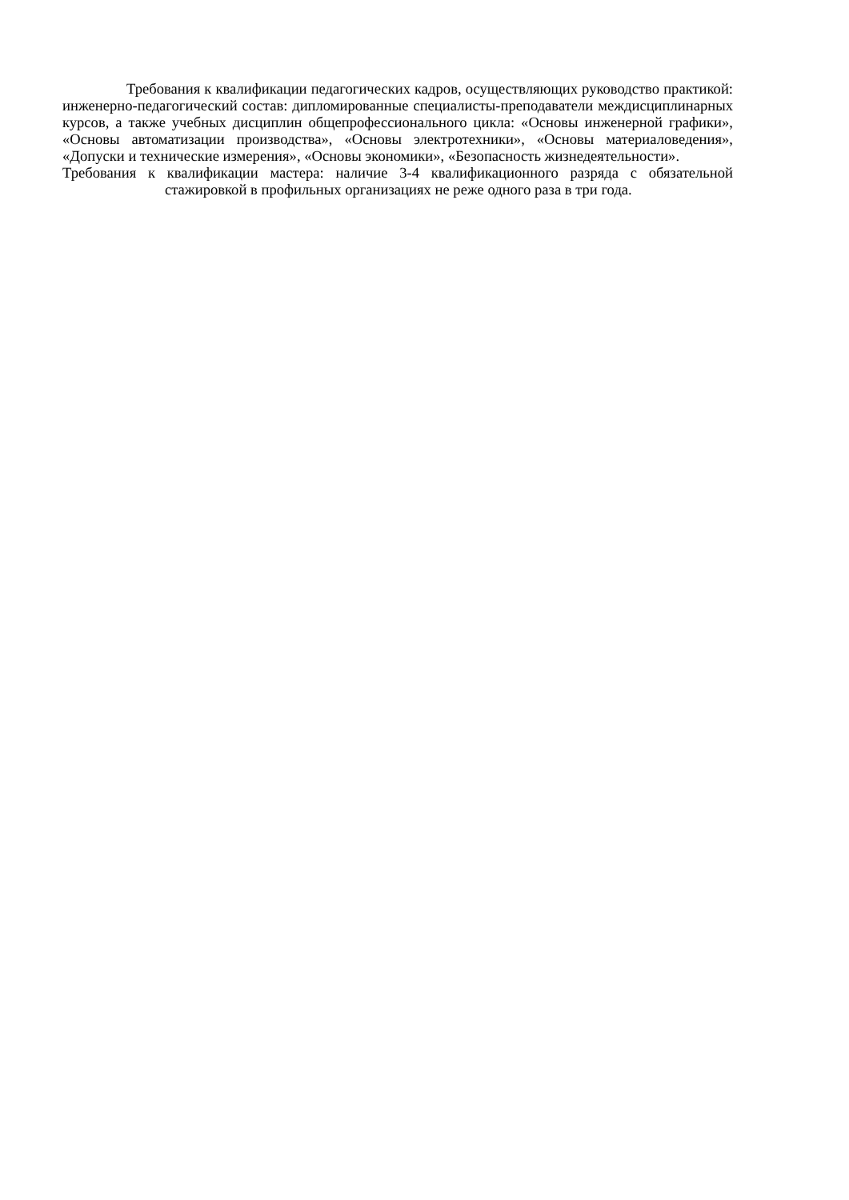Требования к квалификации педагогических кадров, осуществляющих руководство практикой: инженерно-педагогический состав: дипломированные специалисты-преподаватели междисциплинарных курсов, а также учебных дисциплин общепрофессионального цикла: «Основы инженерной графики», «Основы автоматизации производства», «Основы электротехники», «Основы материаловедения», «Допуски и технические измерения», «Основы экономики», «Безопасность жизнедеятельности».
Требования к квалификации мастера: наличие 3-4 квалификационного разряда с обязательной стажировкой в профильных организациях не реже одного раза в три года.